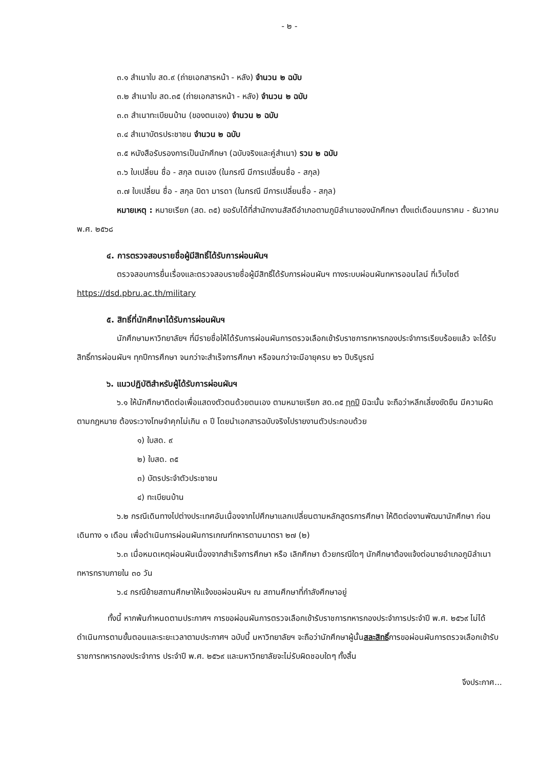- ๒ -
๓.๑ สำเนาใบ สด.๙ (ถ่ายเอกสารหน้า - หลัง) จำนวน ๒ ฉบับ
๓.๒ สำเนาใบ สด.๓๕ (ถ่ายเอกสารหน้า - หลัง) จำนวน ๒ ฉบับ
๓.๓ สำเนาทะเบียนบ้าน (ของตนเอง) จำนวน ๒ ฉบับ
๓.๔ สำเนาบัตรประชาชน จำนวน ๒ ฉบับ
๓.๕ หนังสือรับรองการเป็นนักศึกษา (ฉบับจริงและคู่สำเนา) รวม ๒ ฉบับ
๓.๖ ใบเปลี่ยน ชื่อ - สกุล ตนเอง (ในกรณี มีการเปลี่ยนชื่อ - สกุล)
๓.๗ ใบเปลี่ยน ชื่อ - สกุล บิดา มารดา (ในกรณี มีการเปลี่ยนชื่อ - สกุล)
หมายเหตุ : หมายเรียก (สด. ๓๕) ขอรับได้ที่สำนักงานสัสดีอำเภอตามภูมิลำเนาของนักศึกษา ตั้งแต่เดือนมกราคม - ธันวาคม พ.ศ. ๒๕๖๘
๔. การตรวจสอบรายชื่อผู้มีสิทธิ์ได้รับการผ่อนผันฯ
ตรวจสอบการยื่นเรื่องและตรวจสอบรายชื่อผู้มีสิทธิ์ได้รับการผ่อนผันฯ ทางระบบผ่อนผันทหารออนไลน์ ที่เว็บไซต์ https://dsd.pbru.ac.th/military
๕. สิทธิ์ที่นักศึกษาได้รับการผ่อนผันฯ
นักศึกษามหาวิทยาลัยฯ ที่มีรายชื่อให้ได้รับการผ่อนผันการตรวจเลือกเข้ารับราชการทหารกองประจำการเรียบร้อยแล้ว จะได้รับสิทธิ์การผ่อนผันฯ ทุกปีการศึกษา จนกว่าจะสำเร็จการศึกษา หรือจนกว่าจะมีอายุครบ ๒๖ ปีบริบูรณ์
๖. แนวปฏิบัติสำหรับผู้ได้รับการผ่อนผันฯ
๖.๑ ให้นักศึกษาติดต่อเพื่อแสดงตัวตนด้วยตนเอง ตามหมายเรียก สด.๓๕ ทุกปี มิฉะนั้น จะถือว่าหลีกเลี่ยงขัดขืน มีความผิดตามกฎหมาย ต้องระวางโทษจำคุกไม่เกิน ๓ ปี โดยนำเอกสารฉบับจริงไปรายงานตัวประกอบด้วย
๑) ใบสด. ๙
๒) ใบสด. ๓๕
๓) บัตรประจำตัวประชาชน
๔) ทะเบียนบ้าน
๖.๒ กรณีเดินทางไปต่างประเทศอันเนื่องจากไปศึกษาแลกเปลี่ยนตามหลักสูตรการศึกษา ให้ติดต่องานพัฒนานักศึกษา ก่อนเดินทาง ๑ เดือน เพื่อดำเนินการผ่อนผันการเกณฑ์ทหารตามมาตรา ๒๗ (๒)
๖.๓ เมื่อหมดเหตุผ่อนผันเนื่องจากสำเร็จการศึกษา หรือ เลิกศึกษา ด้วยกรณีใดๆ นักศึกษาต้องแจ้งต่อนายอำเภอภูมิลำเนาทหารทราบภายใน ๓๐ วัน
๖.๔ กรณีย้ายสถานศึกษาให้แจ้งขอผ่อนผันฯ ณ สถานศึกษาที่กำลังศึกษาอยู่
ทั้งนี้ หากพ้นกำหนดตามประกาศฯ การขอผ่อนผันการตรวจเลือกเข้ารับราชการทหารกองประจำการประจำปี พ.ศ. ๒๕๖๙ ไม่ได้ดำเนินการตามขั้นตอนและระยะเวลาตามประกาศฯ ฉบับนี้ มหาวิทยาลัยฯ จะถือว่านักศึกษาผู้นั้นสละสิทธิ์การขอผ่อนผันการตรวจเลือกเข้ารับราชการทหารกองประจำการ ประจำปี พ.ศ. ๒๕๖๙ และมหาวิทยาลัยจะไม่รับผิดชอบใดๆ ทั้งสิ้น
จึงประกาศ...